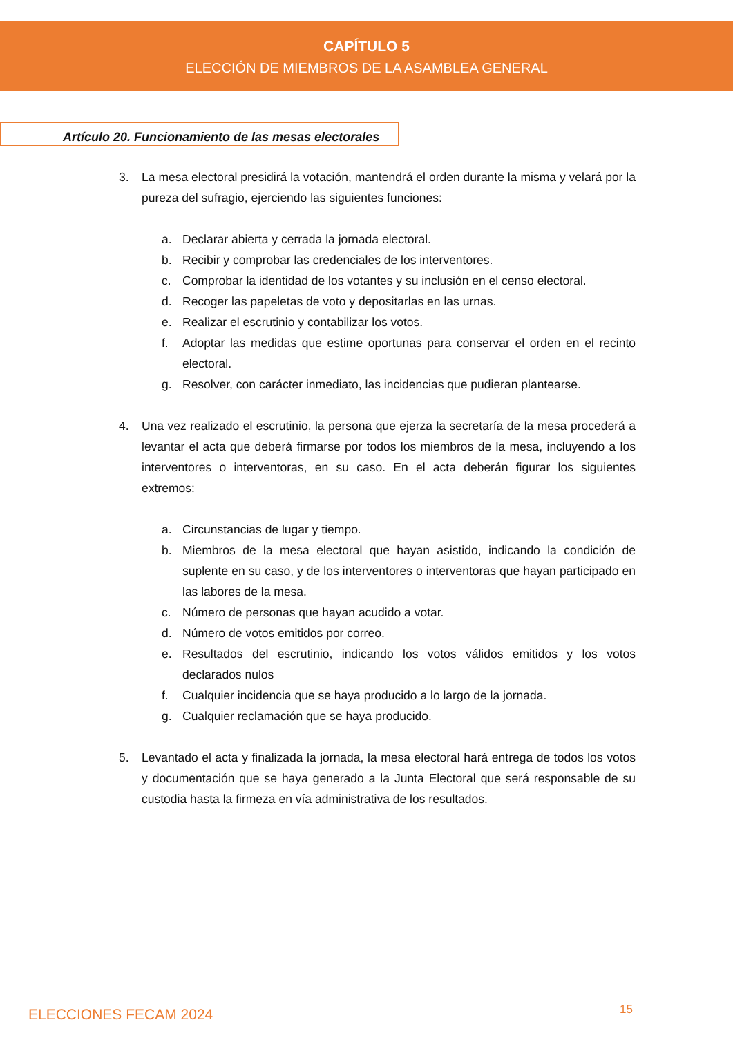CAPÍTULO 5
ELECCIÓN DE MIEMBROS DE LA ASAMBLEA GENERAL
Artículo 20. Funcionamiento de las mesas electorales
3. La mesa electoral presidirá la votación, mantendrá el orden durante la misma y velará por la pureza del sufragio, ejerciendo las siguientes funciones:
a. Declarar abierta y cerrada la jornada electoral.
b. Recibir y comprobar las credenciales de los interventores.
c. Comprobar la identidad de los votantes y su inclusión en el censo electoral.
d. Recoger las papeletas de voto y depositarlas en las urnas.
e. Realizar el escrutinio y contabilizar los votos.
f. Adoptar las medidas que estime oportunas para conservar el orden en el recinto electoral.
g. Resolver, con carácter inmediato, las incidencias que pudieran plantearse.
4. Una vez realizado el escrutinio, la persona que ejerza la secretaría de la mesa procederá a levantar el acta que deberá firmarse por todos los miembros de la mesa, incluyendo a los interventores o interventoras, en su caso. En el acta deberán figurar los siguientes extremos:
a. Circunstancias de lugar y tiempo.
b. Miembros de la mesa electoral que hayan asistido, indicando la condición de suplente en su caso, y de los interventores o interventoras que hayan participado en las labores de la mesa.
c. Número de personas que hayan acudido a votar.
d. Número de votos emitidos por correo.
e. Resultados del escrutinio, indicando los votos válidos emitidos y los votos declarados nulos
f. Cualquier incidencia que se haya producido a lo largo de la jornada.
g. Cualquier reclamación que se haya producido.
5. Levantado el acta y finalizada la jornada, la mesa electoral hará entrega de todos los votos y documentación que se haya generado a la Junta Electoral que será responsable de su custodia hasta la firmeza en vía administrativa de los resultados.
ELECCIONES FECAM 2024 15